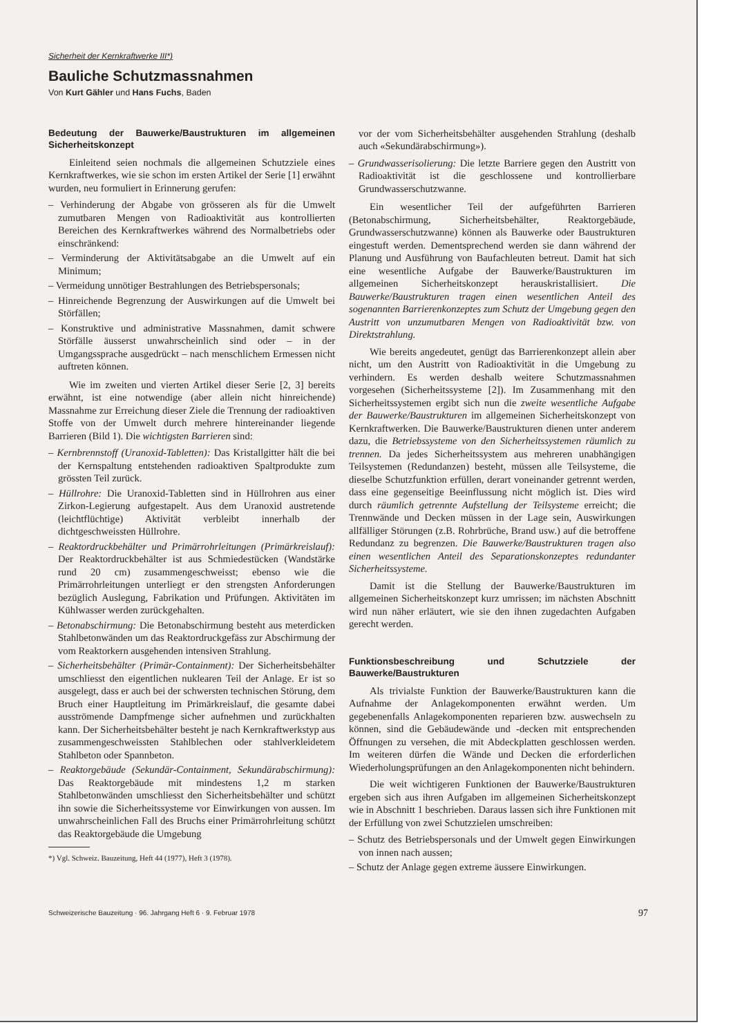Sicherheit der Kernkraftwerke III*)
Bauliche Schutzmassnahmen
Von Kurt Gähler und Hans Fuchs, Baden
Bedeutung der Bauwerke/Baustrukturen im allgemeinen Sicherheitskonzept
Einleitend seien nochmals die allgemeinen Schutzziele eines Kernkraftwerkes, wie sie schon im ersten Artikel der Serie [1] erwähnt wurden, neu formuliert in Erinnerung gerufen:
– Verhinderung der Abgabe von grösseren als für die Umwelt zumutbaren Mengen von Radioaktivität aus kontrollierten Bereichen des Kernkraftwerkes während des Normalbetriebs oder einschränkend:
– Verminderung der Aktivitätsabgabe an die Umwelt auf ein Minimum;
– Vermeidung unnötiger Bestrahlungen des Betriebspersonals;
– Hinreichende Begrenzung der Auswirkungen auf die Umwelt bei Störfällen;
– Konstruktive und administrative Massnahmen, damit schwere Störfälle äusserst unwahrscheinlich sind oder – in der Umgangssprache ausgedrückt – nach menschlichem Ermessen nicht auftreten können.
Wie im zweiten und vierten Artikel dieser Serie [2, 3] bereits erwähnt, ist eine notwendige (aber allein nicht hinreichende) Massnahme zur Erreichung dieser Ziele die Trennung der radioaktiven Stoffe von der Umwelt durch mehrere hintereinander liegende Barrieren (Bild 1). Die wichtigsten Barrieren sind:
– Kernbrennstoff (Uranoxid-Tabletten): Das Kristallgitter hält die bei der Kernspaltung entstehenden radioaktiven Spaltprodukte zum grössten Teil zurück.
– Hüllrohre: Die Uranoxid-Tabletten sind in Hüllrohren aus einer Zirkon-Legierung aufgestapelt. Aus dem Uranoxid austretende (leichtflüchtige) Aktivität verbleibt innerhalb der dichtgeschweissten Hüllrohre.
– Reaktordruckbehälter und Primärrohrleitungen (Primärkreislauf): Der Reaktordruckbehälter ist aus Schmiedestücken (Wandstärke rund 20 cm) zusammengeschweisst; ebenso wie die Primärrohrleitungen unterliegt er den strengsten Anforderungen bezüglich Auslegung, Fabrikation und Prüfungen. Aktivitäten im Kühlwasser werden zurückgehalten.
– Betonabschirmung: Die Betonabschirmung besteht aus meterdicken Stahlbetonwänden um das Reaktordruckgefäss zur Abschirmung der vom Reaktorkern ausgehenden intensiven Strahlung.
– Sicherheitsbehälter (Primär-Containment): Der Sicherheitsbehälter umschliesst den eigentlichen nuklearen Teil der Anlage. Er ist so ausgelegt, dass er auch bei der schwersten technischen Störung, dem Bruch einer Hauptleitung im Primärkreislauf, die gesamte dabei ausströmende Dampfmenge sicher aufnehmen und zurückhalten kann. Der Sicherheitsbehälter besteht je nach Kernkraftwerkstyp aus zusammengeschweissten Stahlblechen oder stahlverkleidetem Stahlbeton oder Spannbeton.
– Reaktorgebäude (Sekundär-Containment, Sekundärabschirmung): Das Reaktorgebäude mit mindestens 1,2 m starken Stahlbetonwänden umschliesst den Sicherheitsbehälter und schützt ihn sowie die Sicherheitssysteme vor Einwirkungen von aussen. Im unwahrscheinlichen Fall des Bruchs einer Primärrohrleitung schützt das Reaktorgebäude die Umgebung
*) Vgl. Schweiz. Bauzeitung, Heft 44 (1977), Heft 3 (1978).
vor der vom Sicherheitsbehälter ausgehenden Strahlung (deshalb auch «Sekundärabschirmung»).
– Grundwasserisolierung: Die letzte Barriere gegen den Austritt von Radioaktivität ist die geschlossene und kontrollierbare Grundwasserschutzwanne.
Ein wesentlicher Teil der aufgeführten Barrieren (Betonabschirmung, Sicherheitsbehälter, Reaktorgebäude, Grundwasserschutzwanne) können als Bauwerke oder Baustrukturen eingestuft werden. Dementsprechend werden sie dann während der Planung und Ausführung von Baufachleuten betreut. Damit hat sich eine wesentliche Aufgabe der Bauwerke/Baustrukturen im allgemeinen Sicherheitskonzept herauskristallisiert. Die Bauwerke/Baustrukturen tragen einen wesentlichen Anteil des sogenannten Barrierenkonzeptes zum Schutz der Umgebung gegen den Austritt von unzumutbaren Mengen von Radioaktivität bzw. von Direktstrahlung.
Wie bereits angedeutet, genügt das Barrierenkonzept allein aber nicht, um den Austritt von Radioaktivität in die Umgebung zu verhindern. Es werden deshalb weitere Schutzmassnahmen vorgesehen (Sicherheitssysteme [2]). Im Zusammenhang mit den Sicherheitssystemen ergibt sich nun die zweite wesentliche Aufgabe der Bauwerke/Baustrukturen im allgemeinen Sicherheitskonzept von Kernkraftwerken. Die Bauwerke/Baustrukturen dienen unter anderem dazu, die Betriebssysteme von den Sicherheitssystemen räumlich zu trennen. Da jedes Sicherheitssystem aus mehreren unabhängigen Teilsystemen (Redundanzen) besteht, müssen alle Teilsysteme, die dieselbe Schutzfunktion erfüllen, derart voneinander getrennt werden, dass eine gegenseitige Beeinflussung nicht möglich ist. Dies wird durch räumlich getrennte Aufstellung der Teilsysteme erreicht; die Trennwände und Decken müssen in der Lage sein, Auswirkungen allfälliger Störungen (z.B. Rohrbrüche, Brand usw.) auf die betroffene Redundanz zu begrenzen. Die Bauwerke/Baustrukturen tragen also einen wesentlichen Anteil des Separationskonzeptes redundanter Sicherheitssysteme.
Damit ist die Stellung der Bauwerke/Baustrukturen im allgemeinen Sicherheitskonzept kurz umrissen; im nächsten Abschnitt wird nun näher erläutert, wie sie den ihnen zugedachten Aufgaben gerecht werden.
Funktionsbeschreibung und Schutzziele der Bauwerke/Baustrukturen
Als trivialste Funktion der Bauwerke/Baustrukturen kann die Aufnahme der Anlagekomponenten erwähnt werden. Um gegebenenfalls Anlagekomponenten reparieren bzw. auswechseln zu können, sind die Gebäudewände und -decken mit entsprechenden Öffnungen zu versehen, die mit Abdeckplatten geschlossen werden. Im weiteren dürfen die Wände und Decken die erforderlichen Wiederholungsprüfungen an den Anlagekomponenten nicht behindern.
Die weit wichtigeren Funktionen der Bauwerke/Baustrukturen ergeben sich aus ihren Aufgaben im allgemeinen Sicherheitskonzept wie in Abschnitt 1 beschrieben. Daraus lassen sich ihre Funktionen mit der Erfüllung von zwei Schutzzielen umschreiben:
– Schutz des Betriebspersonals und der Umwelt gegen Einwirkungen von innen nach aussen;
– Schutz der Anlage gegen extreme äussere Einwirkungen.
Schweizerische Bauzeitung · 96. Jahrgang Heft 6 · 9. Februar 1978 97